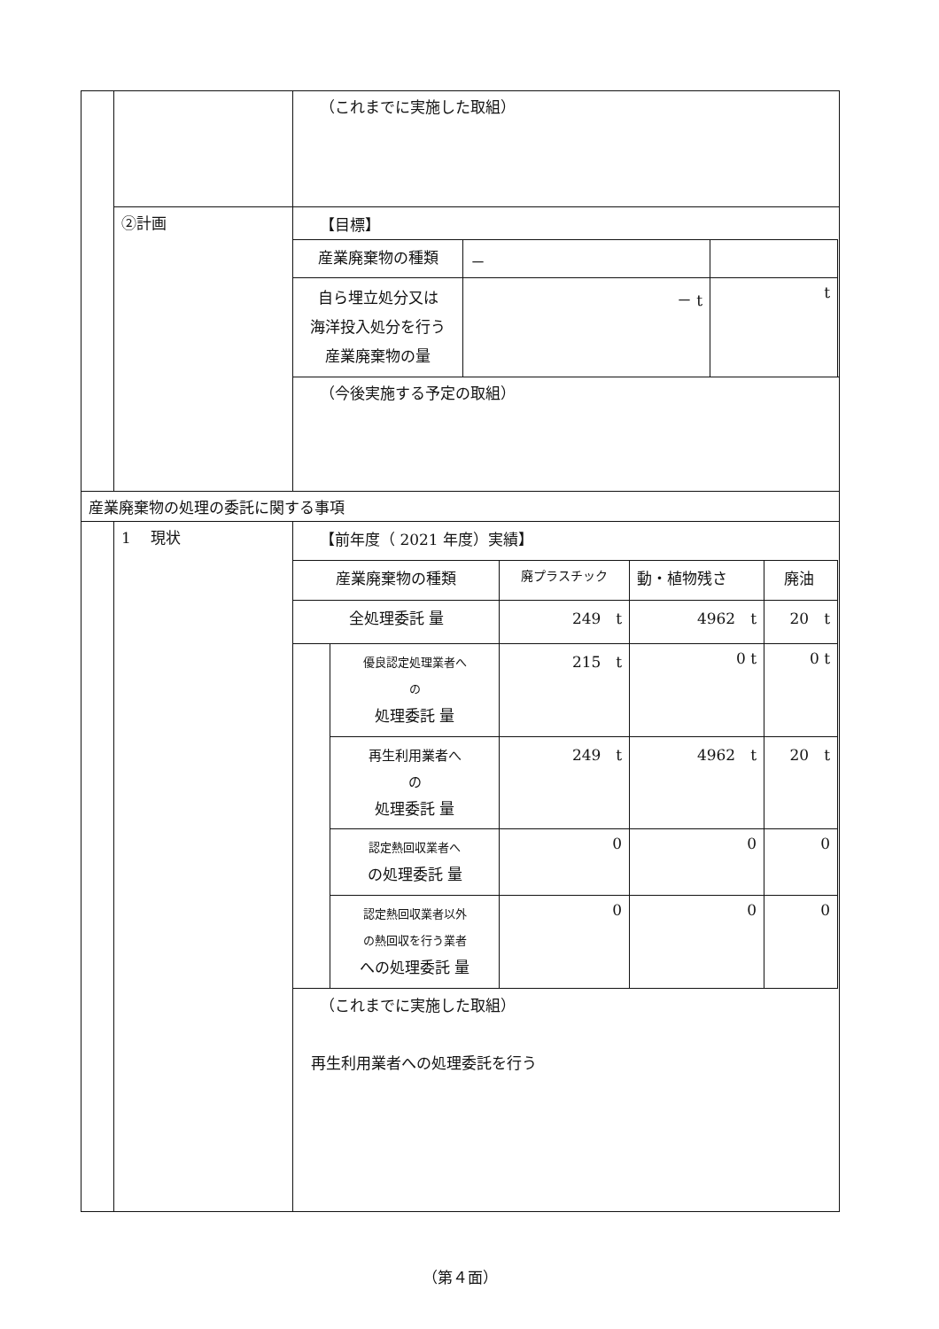| | | （これまでに実施した取組） |
| | ②計画 | 【目標】 / 産業廃棄物の種類 / － / / / 自ら埋立処分又は 海洋投入処分を行う 産業廃棄物の量 / － t / t / |
| | | （今後実施する予定の取組） |
| 産業廃棄物の処理の委託に関する事項 | | |
| | 1 現状 | 【前年度（ 2021 年度）実績】 / 産業廃棄物の種類 / / 廃プラスチック / 動・植物残さ / 廃油 / / 全処理委託 量 / / 249 t / 4962 t / 20 t / / / 優良認定処理業者へ の 処理委託 量 / 215 t / 0 t / 0 t / / / 再生利用業者へ の 処理委託 量 / 249 t / 4962 t / 20 t / / / 認定熱回収業者へ の処理委託 量 / 0 / 0 / 0 / / / 認定熱回収業者以外 の熱回収を行う業者 への処理委託 量 / 0 / 0 / 0 / （これまでに実施した取組） 再生利用業者への処理委託を行う |
（第４面）